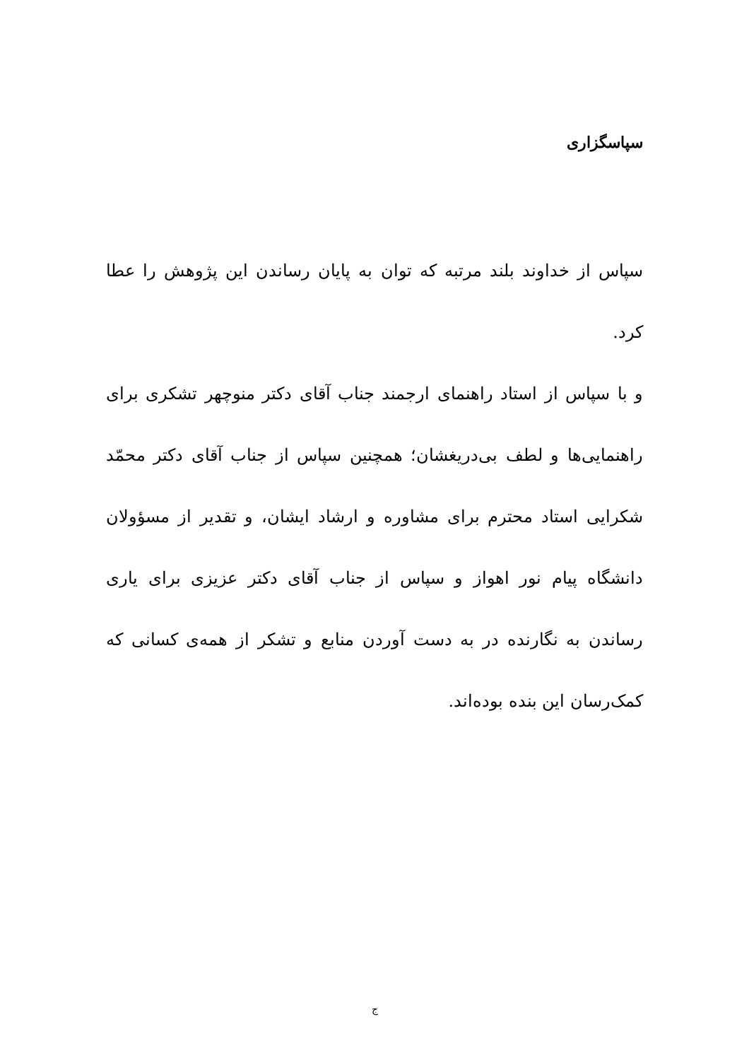سپاسگزاری
سپاس از خداوند بلند مرتبه که توان به پایان رساندن این پژوهش را عطا کرد.
و با سپاس از استاد راهنمای ارجمند جناب آقای دکتر منوچهر تشکری برای راهنمایی‌ها و لطف بی‌دریغشان؛ همچنین سپاس از جناب آقای دکتر محمّد شکرایی استاد محترم برای مشاوره و ارشاد ایشان، و تقدیر از مسؤولان دانشگاه پیام نور اهواز و سپاس از جناب آقای دکتر عزیزی برای یاری رساندن به نگارنده در به دست آوردن منابع و تشکر از همه‌ی کسانی که کمک‌رسان این بنده بوده‌اند.
ج